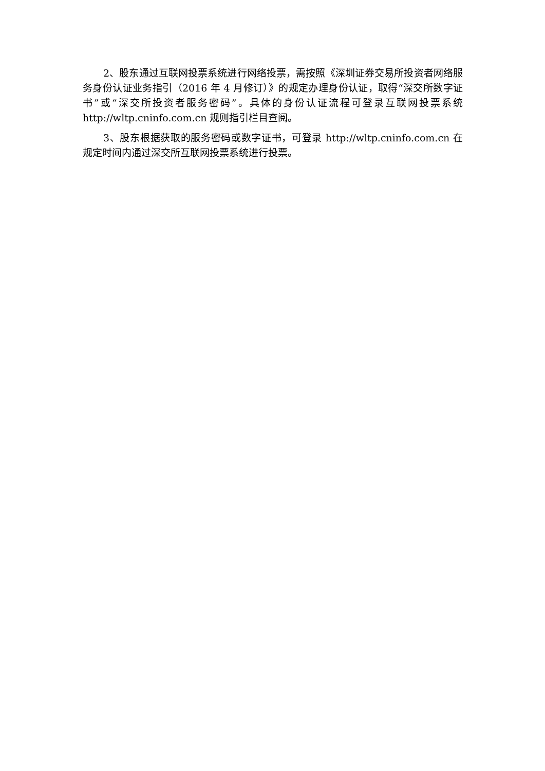2、股东通过互联网投票系统进行网络投票，需按照《深圳证券交易所投资者网络服务身份认证业务指引（2016 年 4 月修订）》的规定办理身份认证，取得“深交所数字证书”或“深交所投资者服务密码”。具体的身份认证流程可登录互联网投票系统 http://wltp.cninfo.com.cn 规则指引栏目查阅。
3、股东根据获取的服务密码或数字证书，可登录 http://wltp.cninfo.com.cn 在规定时间内通过深交所互联网投票系统进行投票。